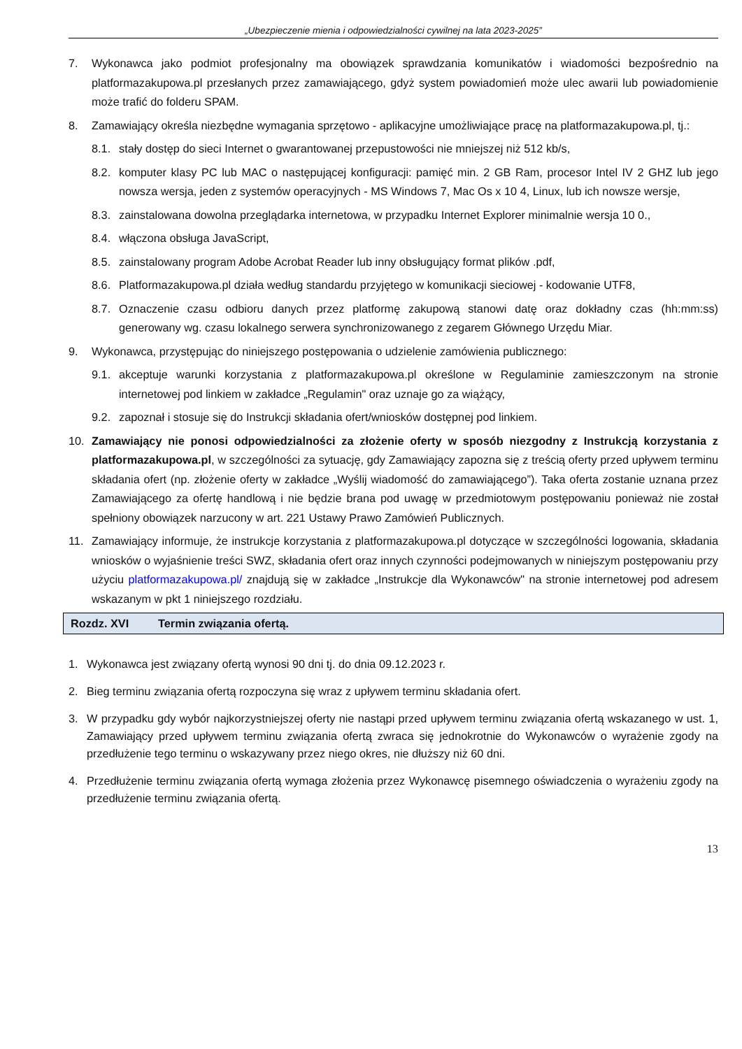„Ubezpieczenie mienia i odpowiedzialności cywilnej na lata 2023-2025”
7. Wykonawca jako podmiot profesjonalny ma obowiązek sprawdzania komunikatów i wiadomości bezpośrednio na platformazakupowa.pl przesłanych przez zamawiającego, gdyż system powiadomień może ulec awarii lub powiadomienie może trafić do folderu SPAM.
8. Zamawiający określa niezbędne wymagania sprzętowo - aplikacyjne umożliwiające pracę na platformazakupowa.pl, tj.:
8.1.
stały dostęp do sieci Internet o gwarantowanej przepustowości nie mniejszej niż 512 kb/s,
8.2.
komputer klasy PC lub MAC o następującej konfiguracji: pamięć min. 2 GB Ram, procesor Intel IV 2 GHZ lub jego nowsza wersja, jeden z systemów operacyjnych - MS Windows 7, Mac Os x 10 4, Linux, lub ich nowsze wersje,
8.3.
zainstalowana dowolna przeglądarka internetowa, w przypadku Internet Explorer minimalnie wersja 10 0.,
8.4.
włączona obsługa JavaScript,
8.5.
zainstalowany program Adobe Acrobat Reader lub inny obsługujący format plików .pdf,
8.6.
Platformazakupowa.pl działa według standardu przyjętego w komunikacji sieciowej - kodowanie UTF8,
8.7.
Oznaczenie czasu odbioru danych przez platformę zakupową stanowi datę oraz dokładny czas (hh:mm:ss) generowany wg. czasu lokalnego serwera synchronizowanego z zegarem Głównego Urzędu Miar.
9. Wykonawca, przystępując do niniejszego postępowania o udzielenie zamówienia publicznego:
9.1.
akceptuje warunki korzystania z platformazakupowa.pl określone w Regulaminie zamieszczonym na stronie internetowej pod linkiem w zakładce „Regulamin" oraz uznaje go za wiążący,
9.2.
zapoznał i stosuje się do Instrukcji składania ofert/wniosków dostępnej pod linkiem.
10. Zamawiający nie ponosi odpowiedzialności za złożenie oferty w sposób niezgodny z Instrukcją korzystania z platformazakupowa.pl, w szczególności za sytuację, gdy Zamawiający zapozna się z treścią oferty przed upływem terminu składania ofert (np. złożenie oferty w zakładce „Wyślij wiadomość do zamawiającego”). Taka oferta zostanie uznana przez Zamawiającego za ofertę handlową i nie będzie brana pod uwagę w przedmiotowym postępowaniu ponieważ nie został spełniony obowiązek narzucony w art. 221 Ustawy Prawo Zamówień Publicznych.
11. Zamawiający informuje, że instrukcje korzystania z platformazakupowa.pl dotyczące w szczególności logowania, składania wniosków o wyjaśnienie treści SWZ, składania ofert oraz innych czynności podejmowanych w niniejszym postępowaniu przy użyciu platformazakupowa.pl/ znajdują się w zakładce „Instrukcje dla Wykonawców" na stronie internetowej pod adresem wskazanym w pkt 1 niniejszego rozdziału.
Rozdz. XVI Termin związania ofertą.
1. Wykonawca jest związany ofertą wynosi 90 dni tj. do dnia 09.12.2023 r.
2. Bieg terminu związania ofertą rozpoczyna się wraz z upływem terminu składania ofert.
3. W przypadku gdy wybór najkorzystniejszej oferty nie nastąpi przed upływem terminu związania ofertą wskazanego w ust. 1, Zamawiający przed upływem terminu związania ofertą zwraca się jednokrotnie do Wykonawców o wyrażenie zgody na przedłużenie tego terminu o wskazywany przez niego okres, nie dłuższy niż 60 dni.
4. Przedłużenie terminu związania ofertą wymaga złożenia przez Wykonawcę pisemnego oświadczenia o wyrażeniu zgody na przedłużenie terminu związania ofertą.
13